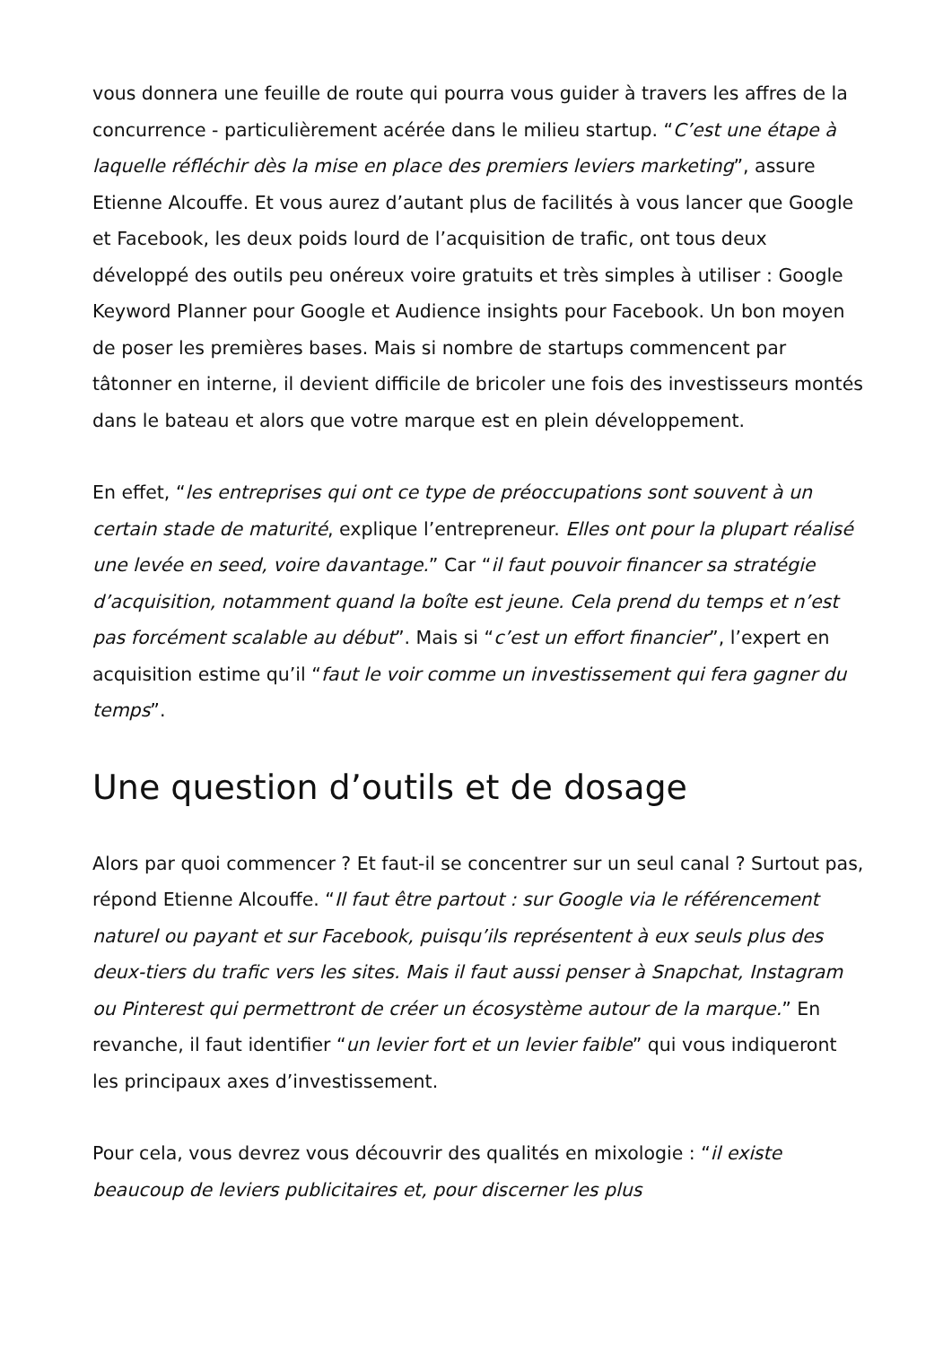vous donnera une feuille de route qui pourra vous guider à travers les affres de la concurrence - particulièrement acérée dans le milieu startup. “C’est une étape à laquelle réfléchir dès la mise en place des premiers leviers marketing”, assure Etienne Alcouffe. Et vous aurez d’autant plus de facilités à vous lancer que Google et Facebook, les deux poids lourd de l’acquisition de trafic, ont tous deux développé des outils peu onéreux voire gratuits et très simples à utiliser : Google Keyword Planner pour Google et Audience insights pour Facebook. Un bon moyen de poser les premières bases. Mais si nombre de startups commencent par tâtonner en interne, il devient difficile de bricoler une fois des investisseurs montés dans le bateau et alors que votre marque est en plein développement.
En effet, “les entreprises qui ont ce type de préoccupations sont souvent à un certain stade de maturité, explique l’entrepreneur. Elles ont pour la plupart réalisé une levée en seed, voire davantage.” Car “il faut pouvoir financer sa stratégie d’acquisition, notamment quand la boîte est jeune. Cela prend du temps et n’est pas forcément scalable au début”. Mais si “c’est un effort financier”, l’expert en acquisition estime qu’il “faut le voir comme un investissement qui fera gagner du temps”.
Une question d’outils et de dosage
Alors par quoi commencer ? Et faut-il se concentrer sur un seul canal ? Surtout pas, répond Etienne Alcouffe. “Il faut être partout : sur Google via le référencement naturel ou payant et sur Facebook, puisqu’ils représentent à eux seuls plus des deux-tiers du trafic vers les sites. Mais il faut aussi penser à Snapchat, Instagram ou Pinterest qui permettront de créer un écosystème autour de la marque.” En revanche, il faut identifier “un levier fort et un levier faible” qui vous indiqueront les principaux axes d’investissement.
Pour cela, vous devrez vous découvrir des qualités en mixologie : “il existe beaucoup de leviers publicitaires et, pour discerner les plus